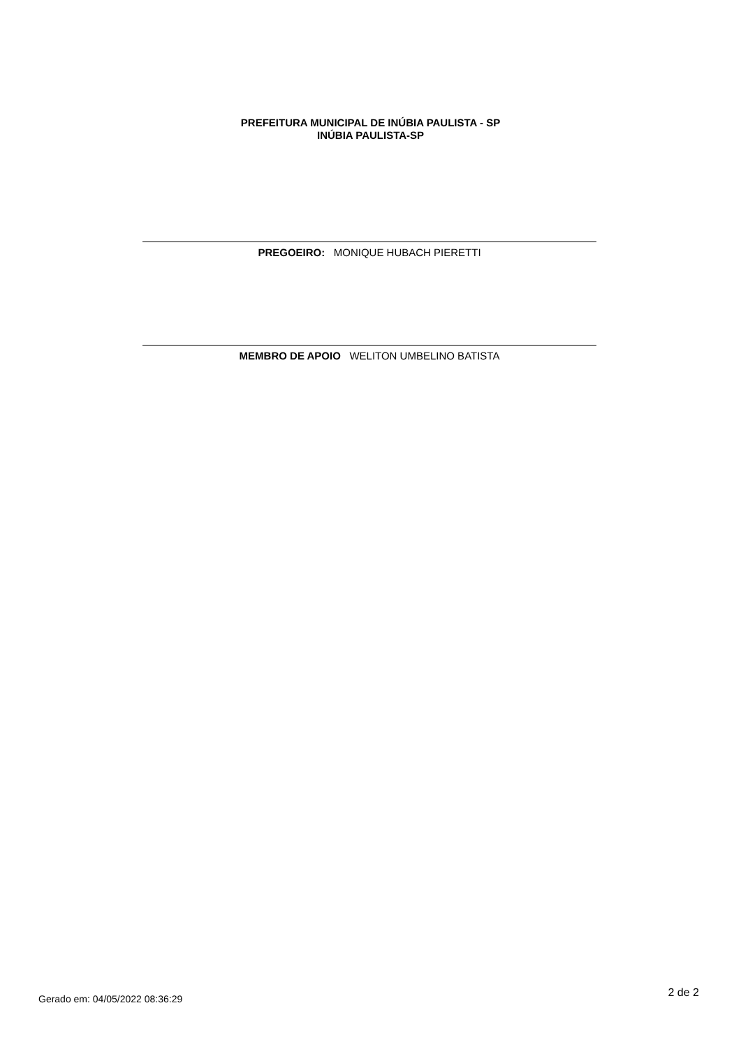PREFEITURA MUNICIPAL DE INÚBIA PAULISTA - SP
INÚBIA PAULISTA-SP
PREGOEIRO: MONIQUE HUBACH PIERETTI
MEMBRO DE APOIO WELITON UMBELINO BATISTA
Gerado em: 04/05/2022 08:36:29 2 de 2